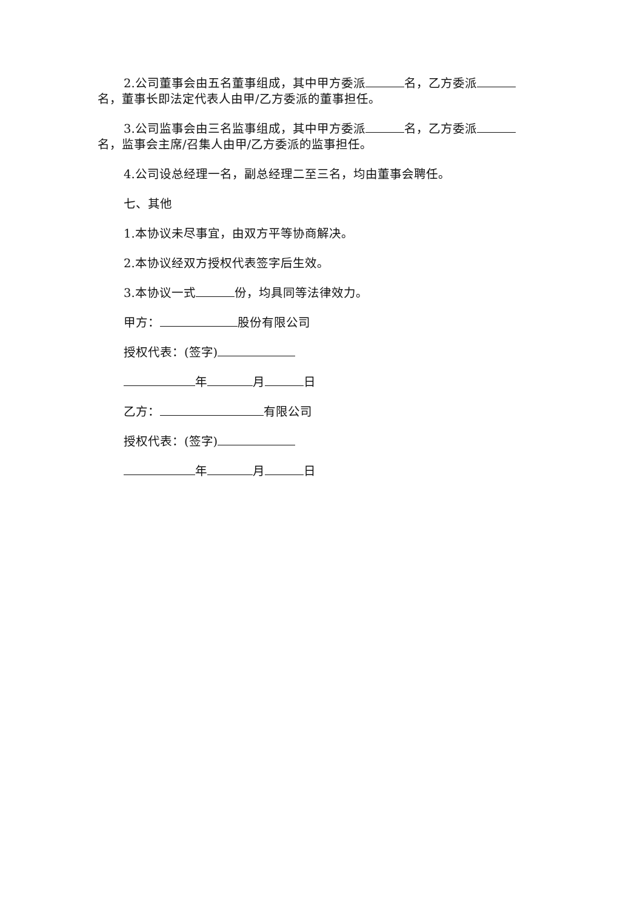2.公司董事会由五名董事组成，其中甲方委派 名，乙方委派 名，董事长即法定代表人由甲/乙方委派的董事担任。
3.公司监事会由三名监事组成，其中甲方委派 名，乙方委派 名，监事会主席/召集人由甲/乙方委派的监事担任。
4.公司设总经理一名，副总经理二至三名，均由董事会聘任。
七、其他
1.本协议未尽事宜，由双方平等协商解决。
2.本协议经双方授权代表签字后生效。
3.本协议一式 份，均具同等法律效力。
甲方： 股份有限公司
授权代表：(签字)
年 月 日
乙方： 有限公司
授权代表：(签字)
年 月 日